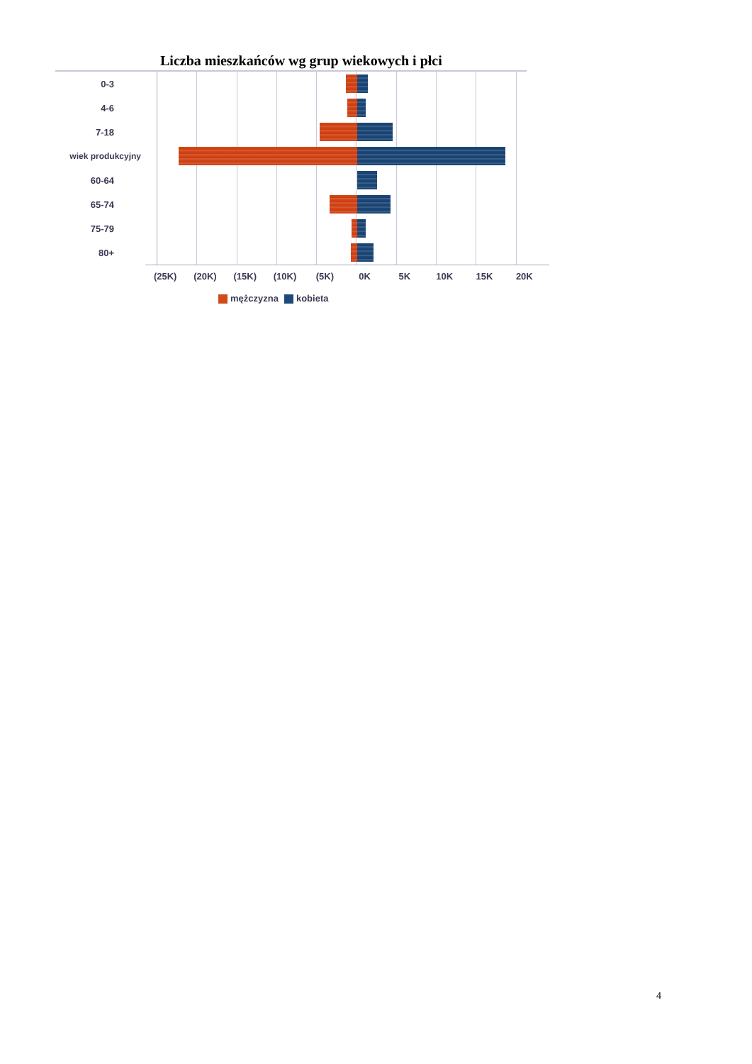Liczba mieszkańców wg grup wiekowych i płci
0-3
4-6
7-18
wiek produkcyjny
60-64
65-74
75-79
80+
(25K) (20K) (15K) (10K) (5K) 0K 5K 10K 15K 20K
mężczyzna kobieta
4